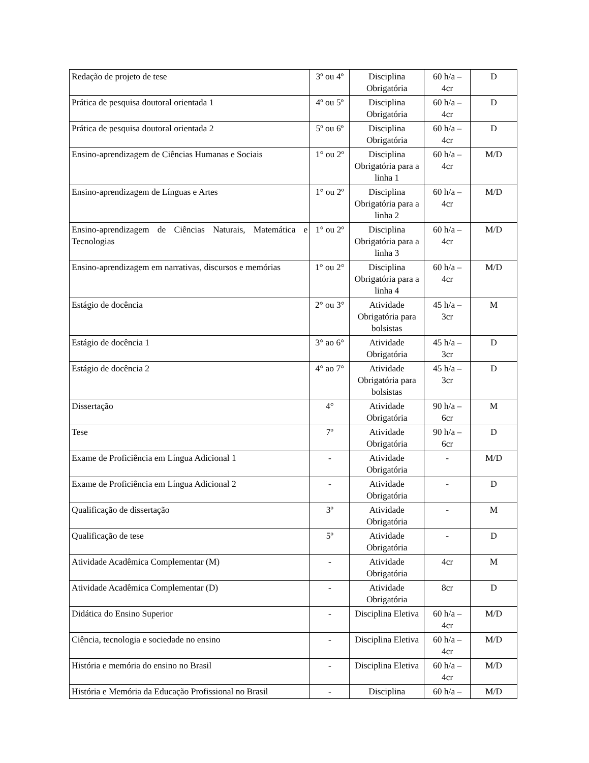| Redação de projeto de tese | 3º ou 4º | Disciplina Obrigatória | 60 h/a – 4cr | D |
| Prática de pesquisa doutoral orientada 1 | 4º ou 5º | Disciplina Obrigatória | 60 h/a – 4cr | D |
| Prática de pesquisa doutoral orientada 2 | 5º ou 6º | Disciplina Obrigatória | 60 h/a – 4cr | D |
| Ensino-aprendizagem de Ciências Humanas e Sociais | 1° ou 2º | Disciplina Obrigatória para a linha 1 | 60 h/a – 4cr | M/D |
| Ensino-aprendizagem de Línguas e Artes | 1° ou 2º | Disciplina Obrigatória para a linha 2 | 60 h/a – 4cr | M/D |
| Ensino-aprendizagem de Ciências Naturais, Matemática e Tecnologias | 1° ou 2º | Disciplina Obrigatória para a linha 3 | 60 h/a – 4cr | M/D |
| Ensino-aprendizagem em narrativas, discursos e memórias | 1° ou 2° | Disciplina Obrigatória para a linha 4 | 60 h/a – 4cr | M/D |
| Estágio de docência | 2° ou 3° | Atividade Obrigatória para bolsistas | 45 h/a – 3cr | M |
| Estágio de docência 1 | 3° ao 6° | Atividade Obrigatória | 45 h/a – 3cr | D |
| Estágio de docência 2 | 4° ao 7° | Atividade Obrigatória para bolsistas | 45 h/a – 3cr | D |
| Dissertação | 4° | Atividade Obrigatória | 90 h/a – 6cr | M |
| Tese | 7º | Atividade Obrigatória | 90 h/a – 6cr | D |
| Exame de Proficiência em Língua Adicional 1 | - | Atividade Obrigatória | - | M/D |
| Exame de Proficiência em Língua Adicional 2 | - | Atividade Obrigatória | - | D |
| Qualificação de dissertação | 3º | Atividade Obrigatória | - | M |
| Qualificação de tese | 5º | Atividade Obrigatória | - | D |
| Atividade Acadêmica Complementar (M) | - | Atividade Obrigatória | 4cr | M |
| Atividade Acadêmica Complementar (D) | - | Atividade Obrigatória | 8cr | D |
| Didática do Ensino Superior | - | Disciplina Eletiva | 60 h/a – 4cr | M/D |
| Ciência, tecnologia e sociedade no ensino | - | Disciplina Eletiva | 60 h/a – 4cr | M/D |
| História e memória do ensino no Brasil | - | Disciplina Eletiva | 60 h/a – 4cr | M/D |
| História e Memória da Educação Profissional no Brasil | - | Disciplina | 60 h/a – | M/D |